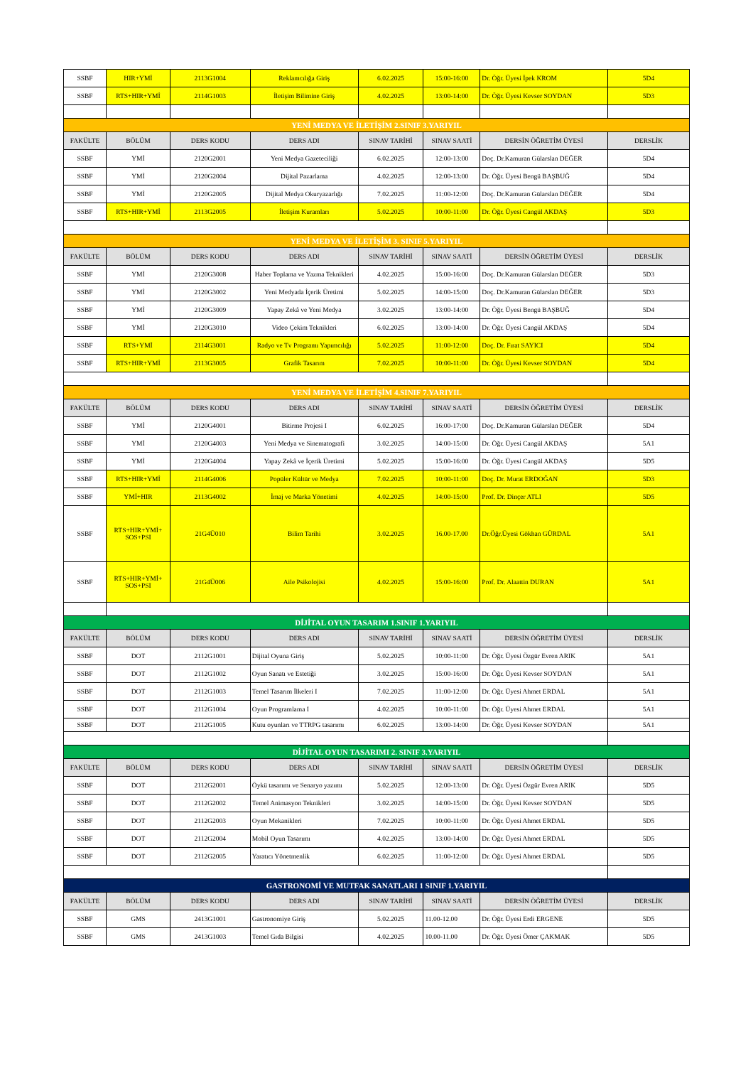| SSBF | HIR+YMİ | 2113G1004 | Reklamcılığa Giriş | 6.02.2025 | 15:00-16:00 | Dr. Öğr. Üyesi İpek KROM | 5D4 |
| SSBF | RTS+HIR+YMİ | 2114G1003 | İletişim Bilimine Giriş | 4.02.2025 | 13:00-14:00 | Dr. Öğr. Üyesi Kevser SOYDAN | 5D3 |
| YENİ MEDYA VE İLETİŞİM 2.SINIF 3.YARIYIL | | | | | | | |
| FAKÜLTE | BÖLÜM | DERS KODU | DERS ADI | SINAV TARİHİ | SINAV SAATİ | DERSİN ÖĞRETİM ÜYESİ | DERSLİK |
| SSBF | YMİ | 2120G2001 | Yeni Medya Gazeteciliği | 6.02.2025 | 12:00-13:00 | Doç. Dr.Kamuran Gülarslan DEĞER | 5D4 |
| SSBF | YMİ | 2120G2004 | Dijital Pazarlama | 4.02.2025 | 12:00-13:00 | Dr. Öğr. Üyesi Bengü BAŞBUĞ | 5D4 |
| SSBF | YMİ | 2120G2005 | Dijital Medya Okuryazarlığı | 7.02.2025 | 11:00-12:00 | Doç. Dr.Kamuran Gülarslan DEĞER | 5D4 |
| SSBF | RTS+HIR+YMİ | 2113G2005 | İletişim Kuramları | 5.02.2025 | 10:00-11:00 | Dr. Öğr. Üyesi Cangül AKDAŞ | 5D3 |
| YENİ MEDYA VE İLETİŞİM 3. SINIF 5.YARIYIL | | | | | | | |
| FAKÜLTE | BÖLÜM | DERS KODU | DERS ADI | SINAV TARİHİ | SINAV SAATİ | DERSİN ÖĞRETİM ÜYESİ | DERSLİK |
| SSBF | YMİ | 2120G3008 | Haber Toplama ve Yazma Teknikleri | 4.02.2025 | 15:00-16:00 | Doç. Dr.Kamuran Gülarslan DEĞER | 5D3 |
| SSBF | YMİ | 2120G3002 | Yeni Medyada İçerik Üretimi | 5.02.2025 | 14:00-15:00 | Doç. Dr.Kamuran Gülarslan DEĞER | 5D3 |
| SSBF | YMİ | 2120G3009 | Yapay Zekâ ve Yeni Medya | 3.02.2025 | 13:00-14:00 | Dr. Öğr. Üyesi Bengü BAŞBUĞ | 5D4 |
| SSBF | YMİ | 2120G3010 | Video Çekim Teknikleri | 6.02.2025 | 13:00-14:00 | Dr. Öğr. Üyesi Cangül AKDAŞ | 5D4 |
| SSBF | RTS+YMİ | 2114G3001 | Radyo ve Tv Programı Yapımcılığı | 5.02.2025 | 11:00-12:00 | Doç. Dr. Fırat SAYICI | 5D4 |
| SSBF | RTS+HIR+YMİ | 2113G3005 | Grafik Tasarım | 7.02.2025 | 10:00-11:00 | Dr. Öğr. Üyesi Kevser SOYDAN | 5D4 |
| YENİ MEDYA VE İLETİŞİM 4.SINIF 7.YARIYIL | | | | | | | |
| FAKÜLTE | BÖLÜM | DERS KODU | DERS ADI | SINAV TARİHİ | SINAV SAATİ | DERSİN ÖĞRETİM ÜYESİ | DERSLİK |
| SSBF | YMİ | 2120G4001 | Bitirme Projesi I | 6.02.2025 | 16:00-17:00 | Doç. Dr.Kamuran Gülarslan DEĞER | 5D4 |
| SSBF | YMİ | 2120G4003 | Yeni Medya ve Sinematografi | 3.02.2025 | 14:00-15:00 | Dr. Öğr. Üyesi Cangül AKDAŞ | 5A1 |
| SSBF | YMİ | 2120G4004 | Yapay Zekâ ve İçerik Üretimi | 5.02.2025 | 15:00-16:00 | Dr. Öğr. Üyesi Cangül AKDAŞ | 5D5 |
| SSBF | RTS+HIR+YMİ | 2114G4006 | Popüler Kültür ve Medya | 7.02.2025 | 10:00-11:00 | Doç. Dr. Murat ERDOĞAN | 5D3 |
| SSBF | YMİ+HIR | 2113G4002 | İmaj ve Marka Yönetimi | 4.02.2025 | 14:00-15:00 | Prof. Dr. Dinçer ATLI | 5D5 |
| SSBF | RTS+HIR+YMİ+ SOS+PSI | 21G4Ü010 | Bilim Tarihi | 3.02.2025 | 16.00-17.00 | Dr.Öğr.Üyesi Gökhan GÜRDAL | 5A1 |
| SSBF | RTS+HIR+YMİ+ SOS+PSI | 21G4Ü006 | Aile Psikolojisi | 4.02.2025 | 15:00-16:00 | Prof. Dr. Alaattin DURAN | 5A1 |
| DİJİTAL OYUN TASARIM 1.SINIF 1.YARIYIL | | | | | | | |
| FAKÜLTE | BÖLÜM | DERS KODU | DERS ADI | SINAV TARİHİ | SINAV SAATİ | DERSİN ÖĞRETİM ÜYESİ | DERSLİK |
| SSBF | DOT | 2112G1001 | Dijital Oyuna Giriş | 5.02.2025 | 10:00-11:00 | Dr. Öğr. Üyesi Özgür Evren ARIK | 5A1 |
| SSBF | DOT | 2112G1002 | Oyun Sanatı ve Estetiği | 3.02.2025 | 15:00-16:00 | Dr. Öğr. Üyesi Kevser SOYDAN | 5A1 |
| SSBF | DOT | 2112G1003 | Temel Tasarım İlkeleri I | 7.02.2025 | 11:00-12:00 | Dr. Öğr. Üyesi Ahmet ERDAL | 5A1 |
| SSBF | DOT | 2112G1004 | Oyun Programlama I | 4.02.2025 | 10:00-11:00 | Dr. Öğr. Üyesi Ahmet ERDAL | 5A1 |
| SSBF | DOT | 2112G1005 | Kutu oyunları ve TTRPG tasarımı | 6.02.2025 | 13:00-14:00 | Dr. Öğr. Üyesi Kevser SOYDAN | 5A1 |
| DİJİTAL OYUN TASARIMI 2. SINIF 3.YARIYIL | | | | | | | |
| FAKÜLTE | BÖLÜM | DERS KODU | DERS ADI | SINAV TARİHİ | SINAV SAATİ | DERSİN ÖĞRETİM ÜYESİ | DERSLİK |
| SSBF | DOT | 2112G2001 | Öykü tasarımı ve Senaryo yazımı | 5.02.2025 | 12:00-13:00 | Dr. Öğr. Üyesi Özgür Evren ARIK | 5D5 |
| SSBF | DOT | 2112G2002 | Temel Animasyon Teknikleri | 3.02.2025 | 14:00-15:00 | Dr. Öğr. Üyesi Kevser SOYDAN | 5D5 |
| SSBF | DOT | 2112G2003 | Oyun Mekanikleri | 7.02.2025 | 10:00-11:00 | Dr. Öğr. Üyesi Ahmet ERDAL | 5D5 |
| SSBF | DOT | 2112G2004 | Mobil Oyun Tasarımı | 4.02.2025 | 13:00-14:00 | Dr. Öğr. Üyesi Ahmet ERDAL | 5D5 |
| SSBF | DOT | 2112G2005 | Yaratıcı Yönetmenlik | 6.02.2025 | 11:00-12:00 | Dr. Öğr. Üyesi Ahmet ERDAL | 5D5 |
| GASTRONOMİ VE MUTFAK SANATLARI 1 SINIF 1.YARIYIL | | | | | | | |
| FAKÜLTE | BÖLÜM | DERS KODU | DERS ADI | SINAV TARİHİ | SINAV SAATİ | DERSİN ÖĞRETİM ÜYESİ | DERSLİK |
| SSBF | GMS | 2413G1001 | Gastronomiye Giriş | 5.02.2025 | 11.00-12.00 | Dr. Öğr. Üyesi Erdi ERGENE | 5D5 |
| SSBF | GMS | 2413G1003 | Temel Gıda Bilgisi | 4.02.2025 | 10.00-11.00 | Dr. Öğr. Üyesi Ömer ÇAKMAK | 5D5 |